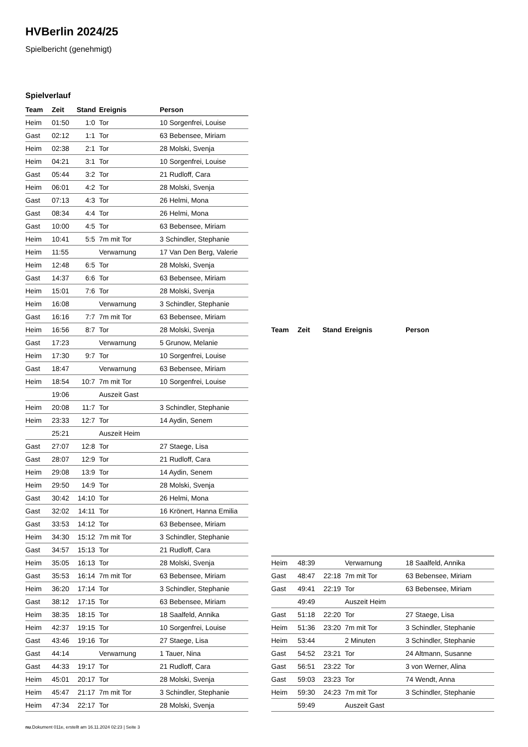HVBerlin 2024/25
Spielbericht (genehmigt)
Spielverlauf
| Team | Zeit | Stand | Ereignis | Person |
| --- | --- | --- | --- | --- |
| Heim | 01:50 | 1:0 | Tor | 10 Sorgenfrei, Louise |
| Gast | 02:12 | 1:1 | Tor | 63 Bebensee, Miriam |
| Heim | 02:38 | 2:1 | Tor | 28 Molski, Svenja |
| Heim | 04:21 | 3:1 | Tor | 10 Sorgenfrei, Louise |
| Gast | 05:44 | 3:2 | Tor | 21 Rudloff, Cara |
| Heim | 06:01 | 4:2 | Tor | 28 Molski, Svenja |
| Gast | 07:13 | 4:3 | Tor | 26 Helmi, Mona |
| Gast | 08:34 | 4:4 | Tor | 26 Helmi, Mona |
| Gast | 10:00 | 4:5 | Tor | 63 Bebensee, Miriam |
| Heim | 10:41 | 5:5 | 7m mit Tor | 3 Schindler, Stephanie |
| Heim | 11:55 | | Verwarnung | 17 Van Den Berg, Valerie |
| Heim | 12:48 | 6:5 | Tor | 28 Molski, Svenja |
| Gast | 14:37 | 6:6 | Tor | 63 Bebensee, Miriam |
| Heim | 15:01 | 7:6 | Tor | 28 Molski, Svenja |
| Heim | 16:08 | | Verwarnung | 3 Schindler, Stephanie |
| Gast | 16:16 | 7:7 | 7m mit Tor | 63 Bebensee, Miriam |
| Heim | 16:56 | 8:7 | Tor | 28 Molski, Svenja |
| Gast | 17:23 | | Verwarnung | 5 Grunow, Melanie |
| Heim | 17:30 | 9:7 | Tor | 10 Sorgenfrei, Louise |
| Gast | 18:47 | | Verwarnung | 63 Bebensee, Miriam |
| Heim | 18:54 | 10:7 | 7m mit Tor | 10 Sorgenfrei, Louise |
| | 19:06 | | Auszeit Gast | |
| Heim | 20:08 | 11:7 | Tor | 3 Schindler, Stephanie |
| Heim | 23:33 | 12:7 | Tor | 14 Aydin, Senem |
| | 25:21 | | Auszeit Heim | |
| Gast | 27:07 | 12:8 | Tor | 27 Staege, Lisa |
| Gast | 28:07 | 12:9 | Tor | 21 Rudloff, Cara |
| Heim | 29:08 | 13:9 | Tor | 14 Aydin, Senem |
| Heim | 29:50 | 14:9 | Tor | 28 Molski, Svenja |
| Gast | 30:42 | 14:10 | Tor | 26 Helmi, Mona |
| Gast | 32:02 | 14:11 | Tor | 16 Krönert, Hanna Emilia |
| Gast | 33:53 | 14:12 | Tor | 63 Bebensee, Miriam |
| Heim | 34:30 | 15:12 | 7m mit Tor | 3 Schindler, Stephanie |
| Gast | 34:57 | 15:13 | Tor | 21 Rudloff, Cara |
| Heim | 35:05 | 16:13 | Tor | 28 Molski, Svenja |
| Gast | 35:53 | 16:14 | 7m mit Tor | 63 Bebensee, Miriam |
| Heim | 36:20 | 17:14 | Tor | 3 Schindler, Stephanie |
| Gast | 38:12 | 17:15 | Tor | 63 Bebensee, Miriam |
| Heim | 38:35 | 18:15 | Tor | 18 Saalfeld, Annika |
| Heim | 42:37 | 19:15 | Tor | 10 Sorgenfrei, Louise |
| Gast | 43:46 | 19:16 | Tor | 27 Staege, Lisa |
| Gast | 44:14 | | Verwarnung | 1 Tauer, Nina |
| Gast | 44:33 | 19:17 | Tor | 21 Rudloff, Cara |
| Heim | 45:01 | 20:17 | Tor | 28 Molski, Svenja |
| Heim | 45:47 | 21:17 | 7m mit Tor | 3 Schindler, Stephanie |
| Heim | 47:34 | 22:17 | Tor | 28 Molski, Svenja |
| Team | Zeit | Stand | Ereignis | Person |
| --- | --- | --- | --- | --- |
| Heim | 48:39 | | Verwarnung | 18 Saalfeld, Annika |
| Gast | 48:47 | 22:18 | 7m mit Tor | 63 Bebensee, Miriam |
| Gast | 49:41 | 22:19 | Tor | 63 Bebensee, Miriam |
| | 49:49 | | Auszeit Heim | |
| Gast | 51:18 | 22:20 | Tor | 27 Staege, Lisa |
| Heim | 51:36 | 23:20 | 7m mit Tor | 3 Schindler, Stephanie |
| Heim | 53:44 | | 2 Minuten | 3 Schindler, Stephanie |
| Gast | 54:52 | 23:21 | Tor | 24 Altmann, Susanne |
| Gast | 56:51 | 23:22 | Tor | 3 von Werner, Alina |
| Gast | 59:03 | 23:23 | Tor | 74 Wendt, Anna |
| Heim | 59:30 | 24:23 | 7m mit Tor | 3 Schindler, Stephanie |
| | 59:49 | | Auszeit Gast | |
nu.Dokument 011e, erstellt am 16.11.2024 02:23 | Seite 3